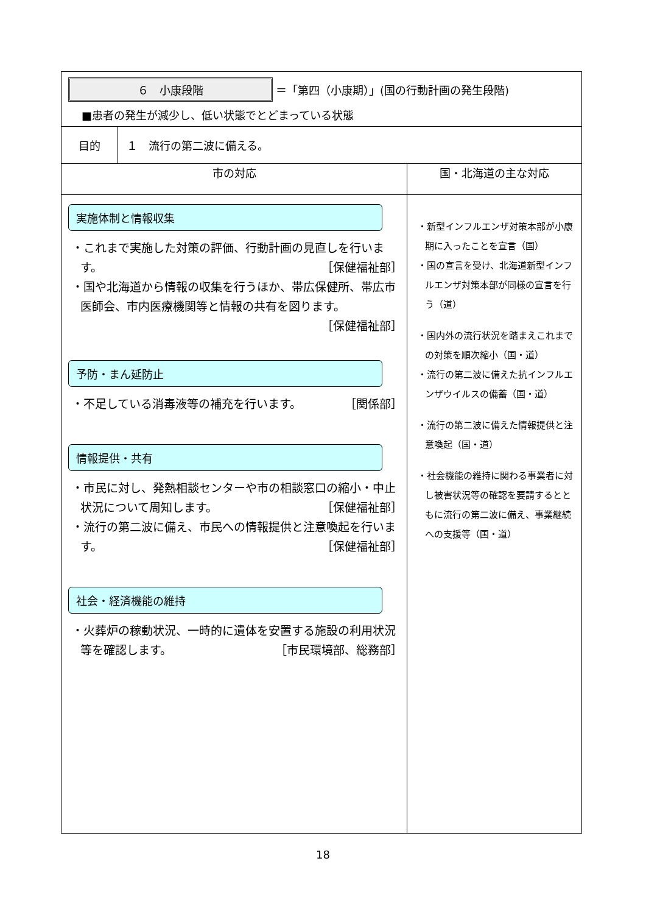| ６ 小康段階 ＝「第四（小康期）」(国の行動計画の発生段階) ■患者の発生が減少し、低い状態でとどまっている状態 | | |
| 目的 | １ 流行の第二波に備える。 | |
| 市の対応 | | 国・北海道の主な対応 |
| 実施体制と情報収集 ・これまで実施した対策の評価、行動計画の見直しを行います。 ［保健福祉部］ ・国や北海道から情報の収集を行うほか、帯広保健所、帯広市医師会、市内医療機関等と情報の共有を図ります。 ［保健福祉部］ 予防・まん延防止 ・不足している消毒液等の補充を行います。 ［関係部］ 情報提供・共有 ・市民に対し、発熱相談センターや市の相談窓口の縮小・中止状況について周知します。 ［保健福祉部］ ・流行の第二波に備え、市民への情報提供と注意喚起を行います。 ［保健福祉部］ 社会・経済機能の維持 ・火葬炉の稼動状況、一時的に遺体を安置する施設の利用状況等を確認します。 ［市民環境部、総務部］ | | ・新型インフルエンザ対策本部が小康期に入ったことを宣言（国） ・国の宣言を受け、北海道新型インフルエンザ対策本部が同様の宣言を行う（道） ・国内外の流行状況を踏まえこれまでの対策を順次縮小（国・道） ・流行の第二波に備えた抗インフルエンザウイルスの備蓄（国・道） ・流行の第二波に備えた情報提供と注意喚起（国・道） ・社会機能の維持に関わる事業者に対し被害状況等の確認を要請するとともに流行の第二波に備え、事業継続への支援等（国・道） |
18